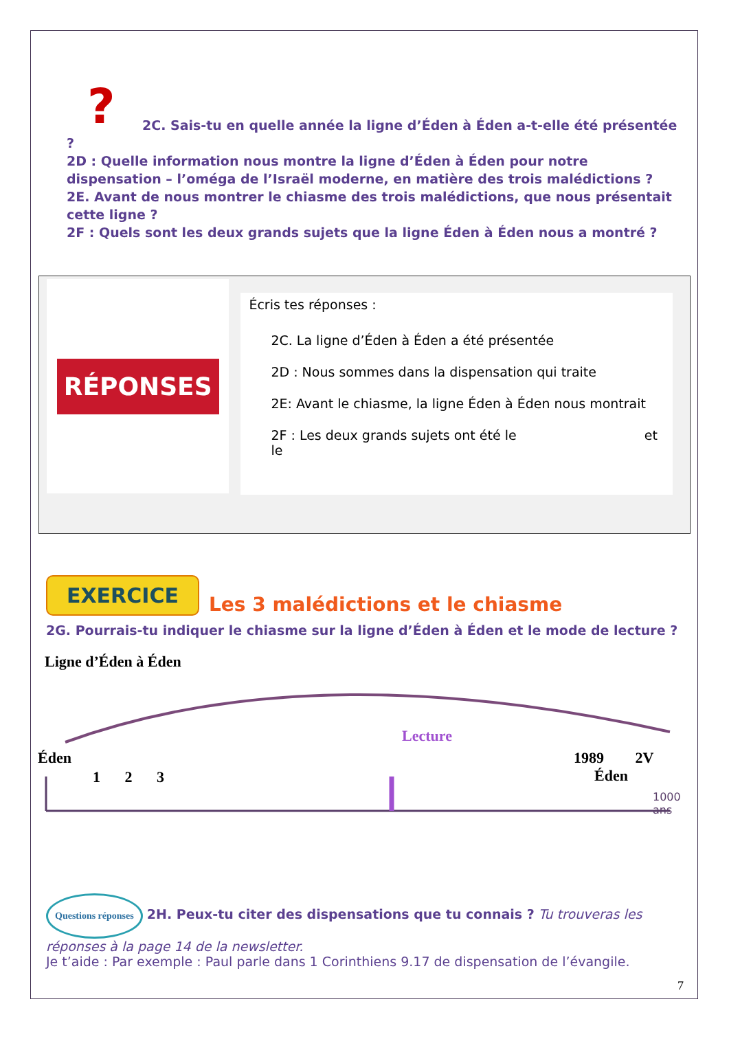? 2C. Sais-tu en quelle année la ligne d’Éden à Éden a-t-elle été présentée ?
2D : Quelle information nous montre la ligne d’Éden à Éden pour notre dispensation – l’oméga de l’Israël moderne, en matière des trois malédictions ?
2E. Avant de nous montrer le chiasme des trois malédictions, que nous présentait cette ligne ?
2F : Quels sont les deux grands sujets que la ligne Éden à Éden nous a montré ?
RÉPONSES
Écris tes réponses :
2C. La ligne d’Éden à Éden a été présentée
2D : Nous sommes dans la dispensation qui traite
2E: Avant le chiasme, la ligne Éden à Éden nous montrait
2F : Les deux grands sujets ont été le et
le
EXERCICE Les 3 malédictions et le chiasme
2G. Pourrais-tu indiquer le chiasme sur la ligne d’Éden à Éden et le mode de lecture ?
Ligne d’Éden à Éden
Lecture
Éden 1989 2V Éden
1 2 3
1000 ans
Questions réponses 2H. Peux-tu citer des dispensations que tu connais ? Tu trouveras les réponses à la page 14 de la newsletter.
Je t’aide : Par exemple : Paul parle dans 1 Corinthiens 9.17 de dispensation de l’évangile.
7